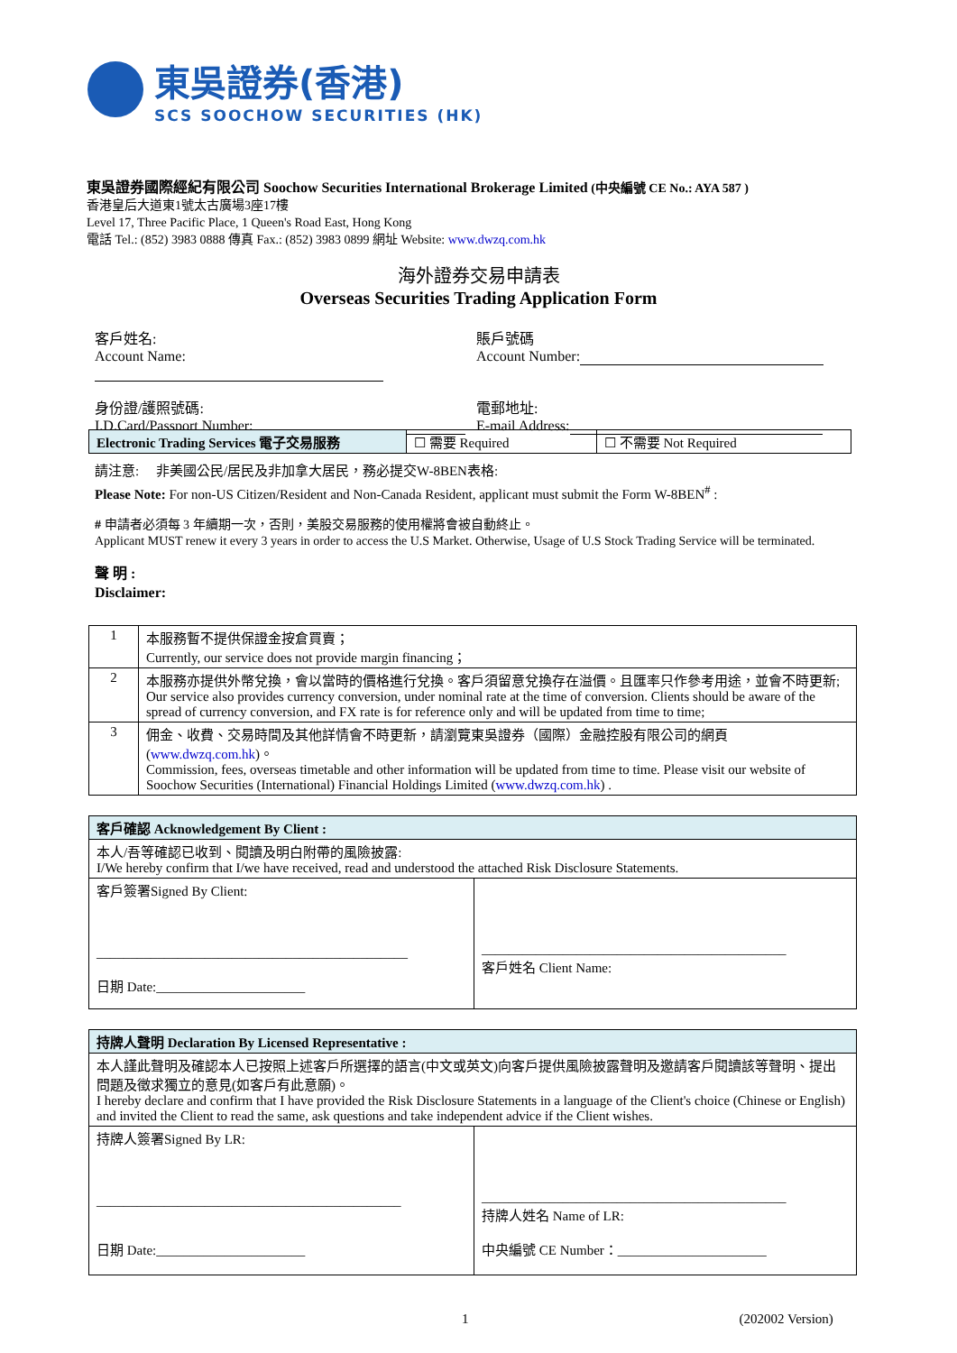東吳證券(香港)
SCS SOOCHOW SECURITIES (HK)
東吳證券國際經紀有限公司 Soochow Securities International Brokerage Limited (中央編號 CE No.: AYA 587 )
香港皇后大道東1號太古廣場3座17樓
Level 17, Three Pacific Place, 1 Queen's Road East, Hong Kong
電話 Tel.: (852) 3983 0888 傳真 Fax.: (852) 3983 0899 網址 Website: www.dwzq.com.hk
海外證券交易申請表
Overseas Securities Trading Application Form
客戶姓名:
Account Name:
賬戶號碼
Account Number:
身份證/護照號碼:
I.D.Card/Passport Number:
電郵地址:
E-mail Address:
| Electronic Trading Services 電子交易服務 | ☐ 需要 Required | ☐ 不需要 Not Required |
請注意: 非美國公民/居民及非加拿大居民，務必提交W-8BEN表格:
Please Note: For non-US Citizen/Resident and Non-Canada Resident, applicant must submit the Form W-8BEN<sup>#</sup> :
# 申請者必須每 3 年續期一次，否則，美股交易服務的使用權將會被自動終止。
Applicant MUST renew it every 3 years in order to access the U.S Market. Otherwise, Usage of U.S Stock Trading Service will be terminated.
聲 明 :
Disclaimer:
| 1 | 本服務暫不提供保證金按倉買賣； Currently, our service does not provide margin financing； |
| 2 | 本服務亦提供外幣兌換，會以當時的價格進行兌換。客戶須留意兌換存在溢價。且匯率只作參考用途，並會不時更新; Our service also provides currency conversion, under nominal rate at the time of conversion. Clients should be aware of the spread of currency conversion, and FX rate is for reference only and will be updated from time to time; |
| 3 | 佣金、收費、交易時間及其他詳情會不時更新，請瀏覽東吳證券（國際）金融控股有限公司的網頁( www.dwzq.com.hk )。 Commission, fees, overseas timetable and other information will be updated from time to time. Please visit our website of Soochow Securities (International) Financial Holdings Limited ( www.dwzq.com.hk ) . |
| 客戶確認 Acknowledgement By Client : | |
| 本人/吾等確認已收到、閱讀及明白附帶的風險披露: I/We hereby confirm that I/we have received, read and understood the attached Risk Disclosure Statements. | |
| 客戶簽署Signed By Client: ______________________________________________ 日期 Date:______________________ | _____________________________________________ 客戶姓名 Client Name: |
| 持牌人聲明 Declaration By Licensed Representative : | |
| 本人謹此聲明及確認本人已按照上述客戶所選擇的語言(中文或英文)向客戶提供風險披露聲明及邀請客戶閱讀該等聲明、提出問題及徵求獨立的意見(如客戶有此意願)。 I hereby declare and confirm that I have provided the Risk Disclosure Statements in a language of the Client's choice (Chinese or English) and invited the Client to read the same, ask questions and take independent advice if the Client wishes. | |
| 持牌人簽署Signed By LR: _____________________________________________ 日期 Date:______________________ | _____________________________________________ 持牌人姓名 Name of LR: 中央編號 CE Number：______________________ |
1 (202002 Version)